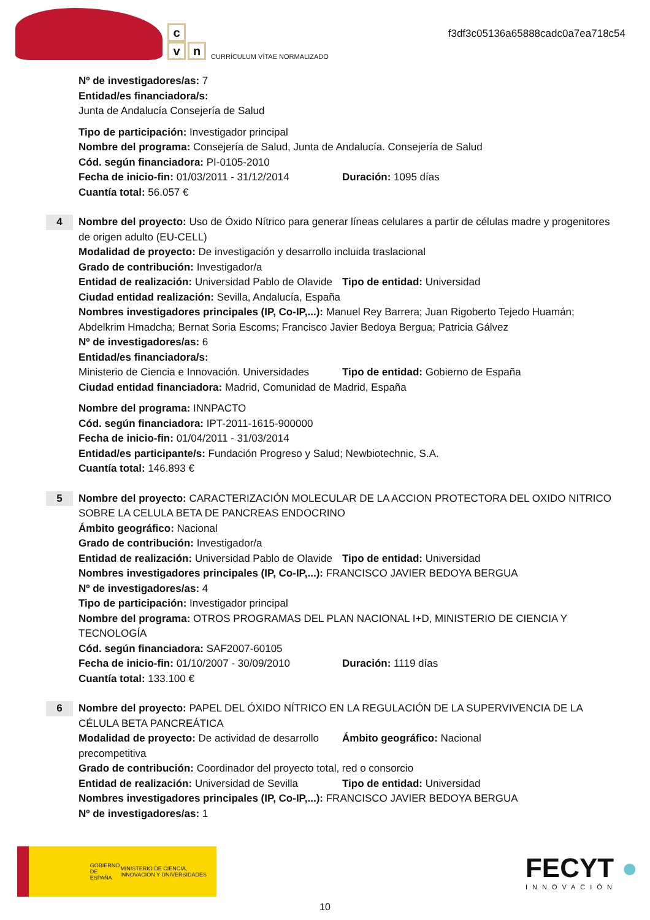c
v n
CURRÍCULUM VÍTAE NORMALIZADO
f3df3c05136a65888cadc0a7ea718c54
Nº de investigadores/as: 7
Entidad/es financiadora/s:
Junta de Andalucía Consejería de Salud
Tipo de participación: Investigador principal
Nombre del programa: Consejería de Salud, Junta de Andalucía. Consejería de Salud
Cód. según financiadora: PI-0105-2010
Fecha de inicio-fin: 01/03/2011 - 31/12/2014
Duración: 1095 días
Cuantía total: 56.057 €
4
Nombre del proyecto: Uso de Óxido Nítrico para generar líneas celulares a partir de células madre y progenitores de origen adulto (EU-CELL)
Modalidad de proyecto: De investigación y desarrollo incluida traslacional
Grado de contribución: Investigador/a
Entidad de realización: Universidad Pablo de Olavide
Tipo de entidad: Universidad
Ciudad entidad realización: Sevilla, Andalucía, España
Nombres investigadores principales (IP, Co-IP,...): Manuel Rey Barrera; Juan Rigoberto Tejedo Huamán; Abdelkrim Hmadcha; Bernat Soria Escoms; Francisco Javier Bedoya Bergua; Patricia Gálvez
Nº de investigadores/as: 6
Entidad/es financiadora/s:
Ministerio de Ciencia e Innovación. Universidades
Tipo de entidad: Gobierno de España
Ciudad entidad financiadora: Madrid, Comunidad de Madrid, España
Nombre del programa: INNPACTO
Cód. según financiadora: IPT-2011-1615-900000
Fecha de inicio-fin: 01/04/2011 - 31/03/2014
Entidad/es participante/s: Fundación Progreso y Salud; Newbiotechnic, S.A.
Cuantía total: 146.893 €
5
Nombre del proyecto: CARACTERIZACIÓN MOLECULAR DE LA ACCION PROTECTORA DEL OXIDO NITRICO SOBRE LA CELULA BETA DE PANCREAS ENDOCRINO
Ámbito geográfico: Nacional
Grado de contribución: Investigador/a
Entidad de realización: Universidad Pablo de Olavide
Tipo de entidad: Universidad
Nombres investigadores principales (IP, Co-IP,...): FRANCISCO JAVIER BEDOYA BERGUA
Nº de investigadores/as: 4
Tipo de participación: Investigador principal
Nombre del programa: OTROS PROGRAMAS DEL PLAN NACIONAL I+D, MINISTERIO DE CIENCIA Y TECNOLOGÍA
Cód. según financiadora: SAF2007-60105
Fecha de inicio-fin: 01/10/2007 - 30/09/2010
Duración: 1119 días
Cuantía total: 133.100 €
6
Nombre del proyecto: PAPEL DEL ÓXIDO NÍTRICO EN LA REGULACIÓN DE LA SUPERVIVENCIA DE LA CÉLULA BETA PANCREÁTICA
Modalidad de proyecto: De actividad de desarrollo precompetitiva
Ámbito geográfico: Nacional
Grado de contribución: Coordinador del proyecto total, red o consorcio
Entidad de realización: Universidad de Sevilla
Tipo de entidad: Universidad
Nombres investigadores principales (IP, Co-IP,...): FRANCISCO JAVIER BEDOYA BERGUA
Nº de investigadores/as: 1
GOBIERNO DE ESPAÑA MINISTERIO DE CIENCIA, INNOVACIÓN Y UNIVERSIDADES
FECYT ●
INNOVACIÓN
10